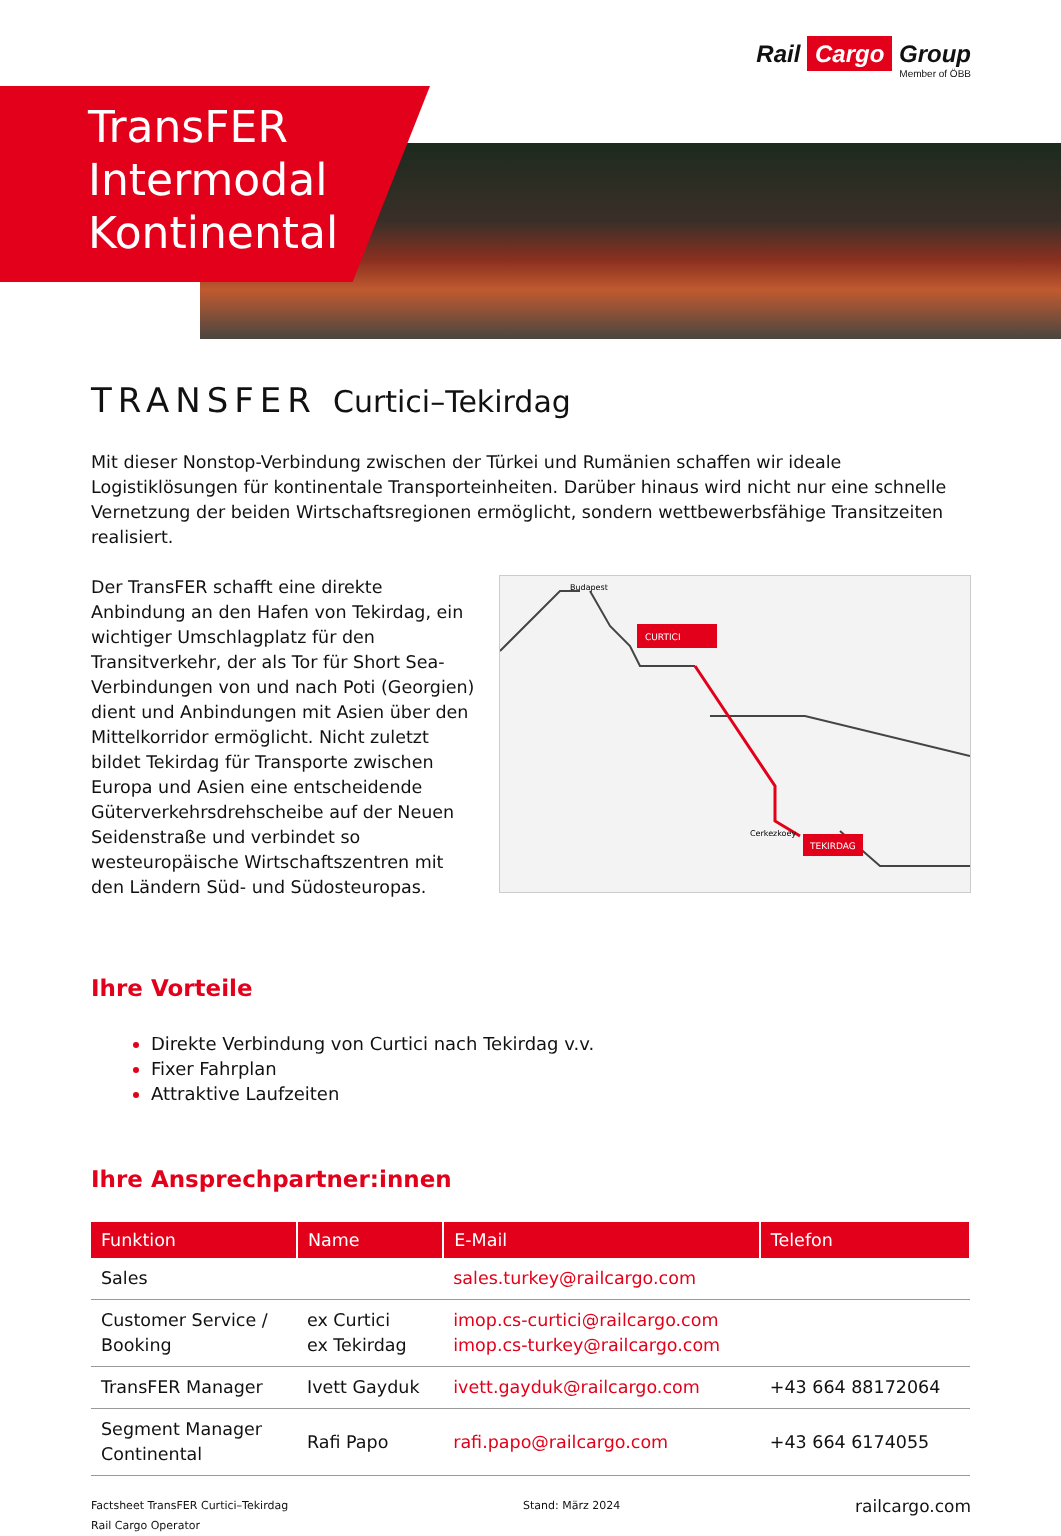Rail Cargo Group
Member of ÖBB
TransFER
Intermodal
Kontinental
TRANSFER Curtici–Tekirdag
Mit dieser Nonstop-Verbindung zwischen der Türkei und Rumänien schaffen wir ideale Logistiklösungen für kontinentale Transporteinheiten. Darüber hinaus wird nicht nur eine schnelle Vernetzung der beiden Wirtschaftsregionen ermöglicht, sondern wettbewerbsfähige Transitzeiten realisiert.
Der TransFER schafft eine direkte Anbindung an den Hafen von Tekirdag, ein wichtiger Umschlagplatz für den Transitverkehr, der als Tor für Short Sea-Verbindungen von und nach Poti (Georgien) dient und Anbindungen mit Asien über den Mittelkorridor ermöglicht. Nicht zuletzt bildet Tekirdag für Transporte zwischen Europa und Asien eine entscheidende Güterverkehrsdrehscheibe auf der Neuen Seidenstraße und verbindet so westeuropäische Wirtschaftszentren mit den Ländern Süd- und Südosteuropas.
Budapest
CURTICI
Cerkezkoey
TEKIRDAG
Ihre Vorteile
Direkte Verbindung von Curtici nach Tekirdag v.v.
Fixer Fahrplan
Attraktive Laufzeiten
Ihre Ansprechpartner:innen
| Funktion | Name | E-Mail | Telefon |
| --- | --- | --- | --- |
| Sales | | sales.turkey@railcargo.com | |
| Customer Service / Booking | ex Curtici ex Tekirdag | imop.cs-curtici@railcargo.com imop.cs-turkey@railcargo.com | |
| TransFER Manager | Ivett Gayduk | ivett.gayduk@railcargo.com | +43 664 88172064 |
| Segment Manager Continental | Rafi Papo | rafi.papo@railcargo.com | +43 664 6174055 |
Factsheet TransFER Curtici–Tekirdag
Rail Cargo Operator
Stand: März 2024
railcargo.com